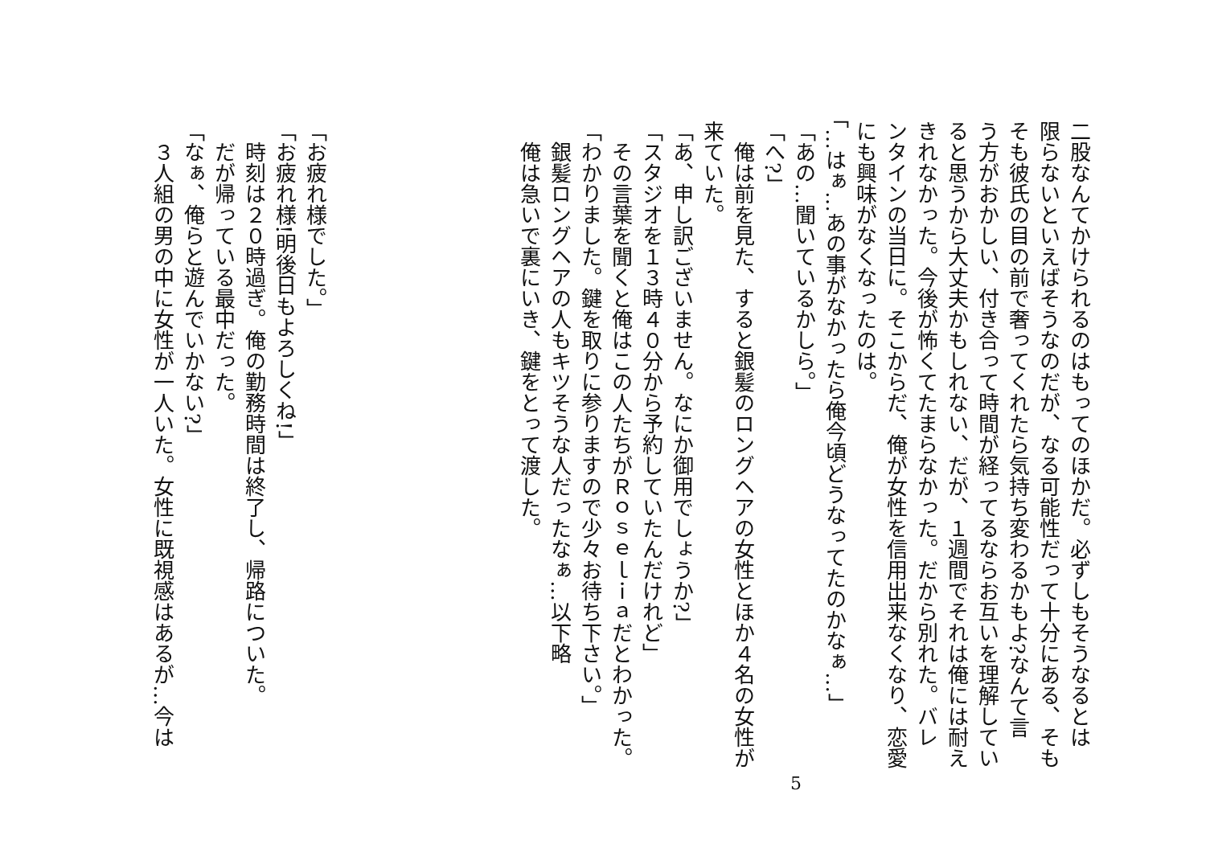二股なんてかけられるのはもってのほかだ。必ずしもそうなるとは
限らないといえばそうなのだが、なる可能性だって十分にある、そも
そも彼氏の目の前で奢ってくれたら気持ち変わるかもよ?なんて言
う方がおかしい、付き合って時間が経ってるならお互いを理解してい
ると思うから大丈夫かもしれない、だが、１週間でそれは俺には耐え
きれなかった。今後が怖くてたまらなかった。だから別れた。バレ
ンタインの当日に。そこからだ、俺が女性を信用出来なくなり、恋愛
にも興味がなくなったのは。
「…はぁ…あの事がなかったら俺今頃どうなってたのかなぁ…」
「あの…聞いているかしら。」
「へ?」
　俺は前を見た、すると銀髪のロングヘアの女性とほか４名の女性が
来ていた。
「あ、申し訳ございません。なにか御用でしょうか?」
「スタジオを１３時４０分から予約していたんだけれど」
　その言葉を聞くと俺はこの人たちがＲｏｓｅｌｉａだとわかった。
「わかりました。鍵を取りに参りますので少々お待ち下さい。」
　銀髪ロングヘアの人もキツそうな人だったなぁ…以下略
　俺は急いで裏にいき、鍵をとって渡した。
​
​
​
​
​
​
「お疲れ様でした。」
「お疲れ様!明後日もよろしくね!」
　時刻は２０時過ぎ。俺の勤務時間は終了し、帰路についた。
　だが帰っている最中だった。
「なぁ、俺らと遊んでいかない?」
　３人組の男の中に女性が一人いた。女性に既視感はあるが…今は
5